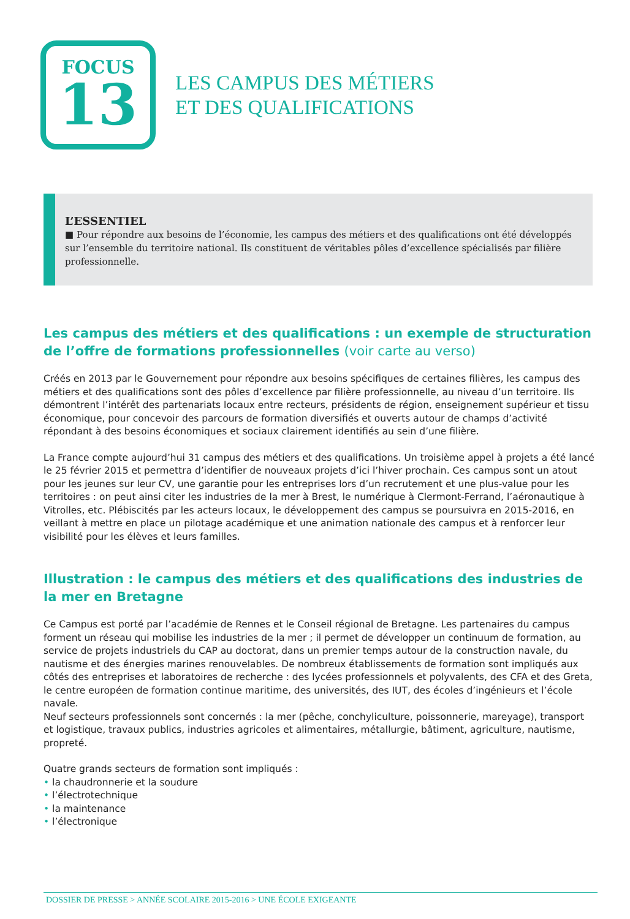FOCUS
13
LES CAMPUS DES MÉTIERS
ET DES QUALIFICATIONS
L’ESSENTIEL
■ Pour répondre aux besoins de l’économie, les campus des métiers et des qualifications ont été développés sur l’ensemble du territoire national. Ils constituent de véritables pôles d’excellence spécialisés par filière professionnelle.
Les campus des métiers et des qualifications : un exemple de structuration de l’offre de formations professionnelles (voir carte au verso)
Créés en 2013 par le Gouvernement pour répondre aux besoins spécifiques de certaines filières, les campus des métiers et des qualifications sont des pôles d’excellence par filière professionnelle, au niveau d’un territoire. Ils démontrent l’intérêt des partenariats locaux entre recteurs, présidents de région, enseignement supérieur et tissu économique, pour concevoir des parcours de formation diversifiés et ouverts autour de champs d’activité répondant à des besoins économiques et sociaux clairement identifiés au sein d’une filière.
La France compte aujourd’hui 31 campus des métiers et des qualifications. Un troisième appel à projets a été lancé le 25 février 2015 et permettra d’identifier de nouveaux projets d’ici l’hiver prochain. Ces campus sont un atout pour les jeunes sur leur CV, une garantie pour les entreprises lors d’un recrutement et une plus-value pour les territoires : on peut ainsi citer les industries de la mer à Brest, le numérique à Clermont-Ferrand, l’aéronautique à Vitrolles, etc. Plébiscités par les acteurs locaux, le développement des campus se poursuivra en 2015-2016, en veillant à mettre en place un pilotage académique et une animation nationale des campus et à renforcer leur visibilité pour les élèves et leurs familles.
Illustration : le campus des métiers et des qualifications des industries de la mer en Bretagne
Ce Campus est porté par l’académie de Rennes et le Conseil régional de Bretagne. Les partenaires du campus forment un réseau qui mobilise les industries de la mer ; il permet de développer un continuum de formation, au service de projets industriels du CAP au doctorat, dans un premier temps autour de la construction navale, du nautisme et des énergies marines renouvelables. De nombreux établissements de formation sont impliqués aux côtés des entreprises et laboratoires de recherche : des lycées professionnels et polyvalents, des CFA et des Greta, le centre européen de formation continue maritime, des universités, des IUT, des écoles d’ingénieurs et l’école navale.
Neuf secteurs professionnels sont concernés : la mer (pêche, conchyliculture, poissonnerie, mareyage), transport et logistique, travaux publics, industries agricoles et alimentaires, métallurgie, bâtiment, agriculture, nautisme, propreté.
Quatre grands secteurs de formation sont impliqués :
• la chaudronnerie et la soudure
• l’électrotechnique
• la maintenance
• l’électronique
DOSSIER DE PRESSE > ANNÉE SCOLAIRE 2015-2016 > UNE ÉCOLE EXIGEANTE